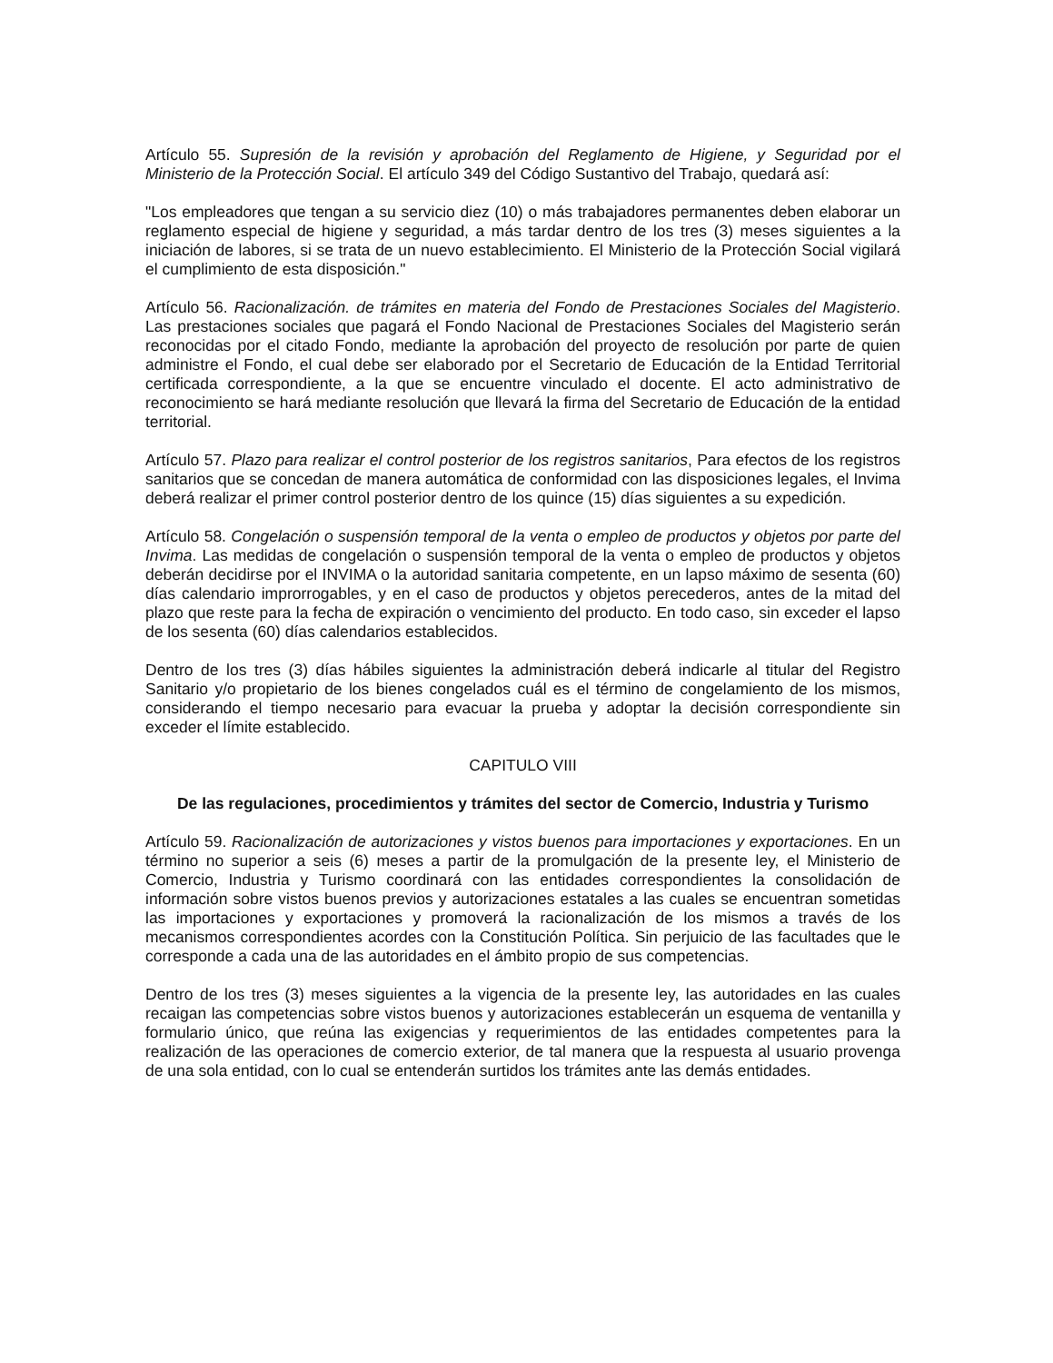Artículo 55. Supresión de la revisión y aprobación del Reglamento de Higiene, y Seguridad por el Ministerio de la Protección Social. El artículo 349 del Código Sustantivo del Trabajo, quedará así:
"Los empleadores que tengan a su servicio diez (10) o más trabajadores permanentes deben elaborar un reglamento especial de higiene y seguridad, a más tardar dentro de los tres (3) meses siguientes a la iniciación de labores, si se trata de un nuevo establecimiento. El Ministerio de la Protección Social vigilará el cumplimiento de esta disposición."
Artículo 56. Racionalización. de trámites en materia del Fondo de Prestaciones Sociales del Magisterio. Las prestaciones sociales que pagará el Fondo Nacional de Prestaciones Sociales del Magisterio serán reconocidas por el citado Fondo, mediante la aprobación del proyecto de resolución por parte de quien administre el Fondo, el cual debe ser elaborado por el Secretario de Educación de la Entidad Territorial certificada correspondiente, a la que se encuentre vinculado el docente. El acto administrativo de reconocimiento se hará mediante resolución que llevará la firma del Secretario de Educación de la entidad territorial.
Artículo 57. Plazo para realizar el control posterior de los registros sanitarios, Para efectos de los registros sanitarios que se concedan de manera automática de conformidad con las disposiciones legales, el Invima deberá realizar el primer control posterior dentro de los quince (15) días siguientes a su expedición.
Artículo 58. Congelación o suspensión temporal de la venta o empleo de productos y objetos por parte del Invima. Las medidas de congelación o suspensión temporal de la venta o empleo de productos y objetos deberán decidirse por el INVIMA o la autoridad sanitaria competente, en un lapso máximo de sesenta (60) días calendario improrrogables, y en el caso de productos y objetos perecederos, antes de la mitad del plazo que reste para la fecha de expiración o vencimiento del producto. En todo caso, sin exceder el lapso de los sesenta (60) días calendarios establecidos.
Dentro de los tres (3) días hábiles siguientes la administración deberá indicarle al titular del Registro Sanitario y/o propietario de los bienes congelados cuál es el término de congelamiento de los mismos, considerando el tiempo necesario para evacuar la prueba y adoptar la decisión correspondiente sin exceder el límite establecido.
CAPITULO VIII
De las regulaciones, procedimientos y trámites del sector de Comercio, Industria y Turismo
Artículo 59. Racionalización de autorizaciones y vistos buenos para importaciones y exportaciones. En un término no superior a seis (6) meses a partir de la promulgación de la presente ley, el Ministerio de Comercio, Industria y Turismo coordinará con las entidades correspondientes la consolidación de información sobre vistos buenos previos y autorizaciones estatales a las cuales se encuentran sometidas las importaciones y exportaciones y promoverá la racionalización de los mismos a través de los mecanismos correspondientes acordes con la Constitución Política. Sin perjuicio de las facultades que le corresponde a cada una de las autoridades en el ámbito propio de sus competencias.
Dentro de los tres (3) meses siguientes a la vigencia de la presente ley, las autoridades en las cuales recaigan las competencias sobre vistos buenos y autorizaciones establecerán un esquema de ventanilla y formulario único, que reúna las exigencias y requerimientos de las entidades competentes para la realización de las operaciones de comercio exterior, de tal manera que la respuesta al usuario provenga de una sola entidad, con lo cual se entenderán surtidos los trámites ante las demás entidades.